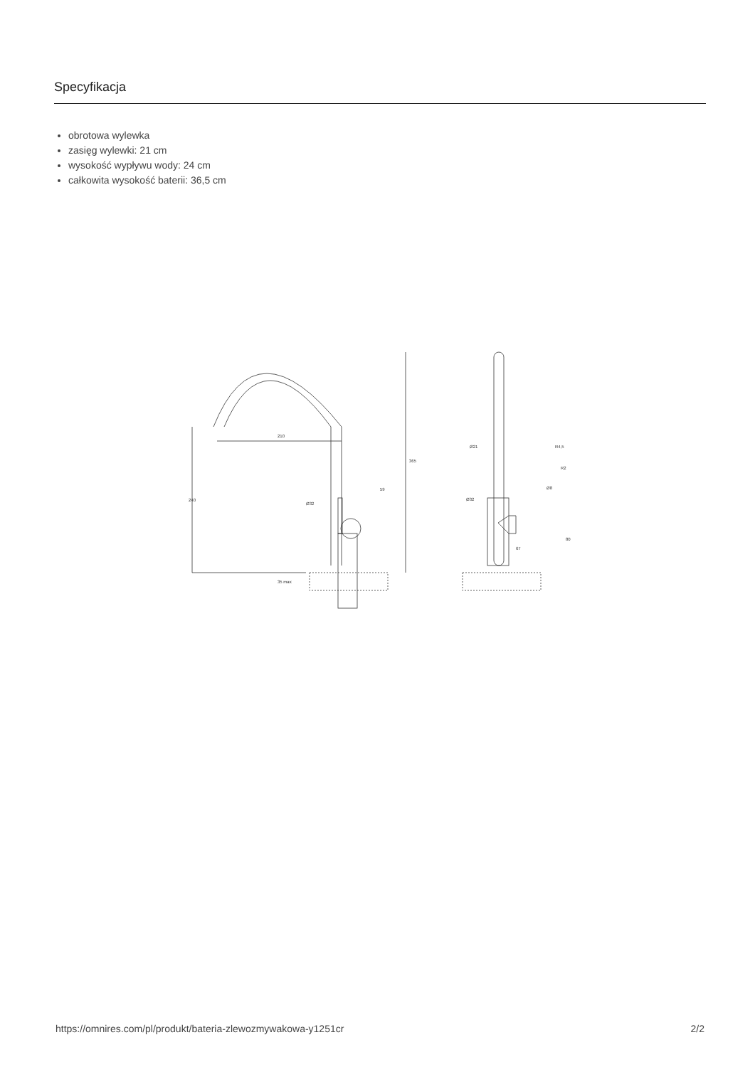Specyfikacja
obrotowa wylewka
zasięg wylewki: 21 cm
wysokość wypływu wody: 24 cm
całkowita wysokość baterii: 36,5 cm
210
240
365
Ø32
59
35 max
Ø21
R4,5
R2
Ø8
Ø32
67
80
https://omnires.com/pl/produkt/bateria-zlewozmywakowa-y1251cr 2/2